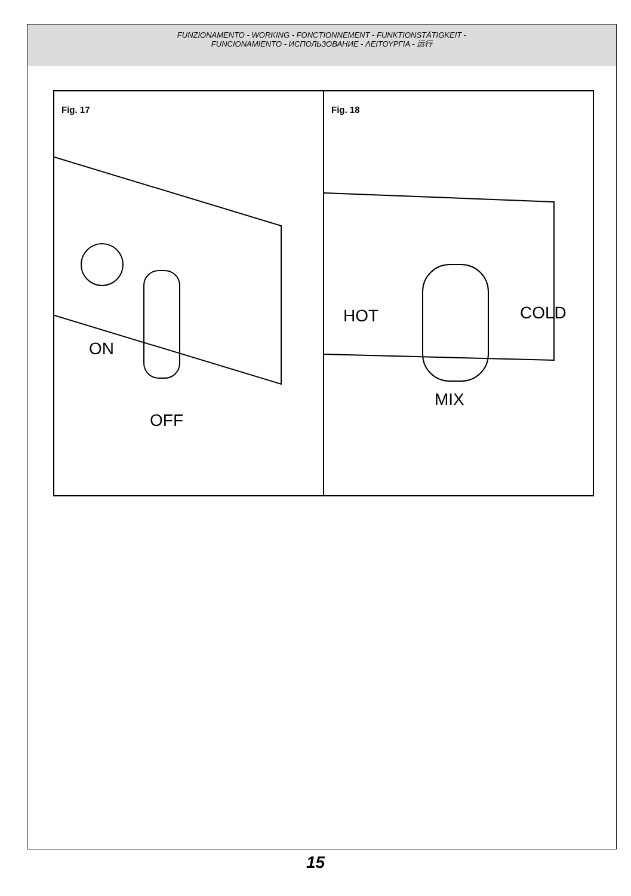FUNZIONAMENTO - WORKING - FONCTIONNEMENT - FUNKTIONSTÄTIGKEIT -
FUNCIONAMIENTO - ИСПОЛЬЗОВАНИЕ - ΛΕΙΤΟΥΡΓΙΑ - 运行
Fig. 17
ON
OFF
Fig. 18
HOT COLD
MIX
15